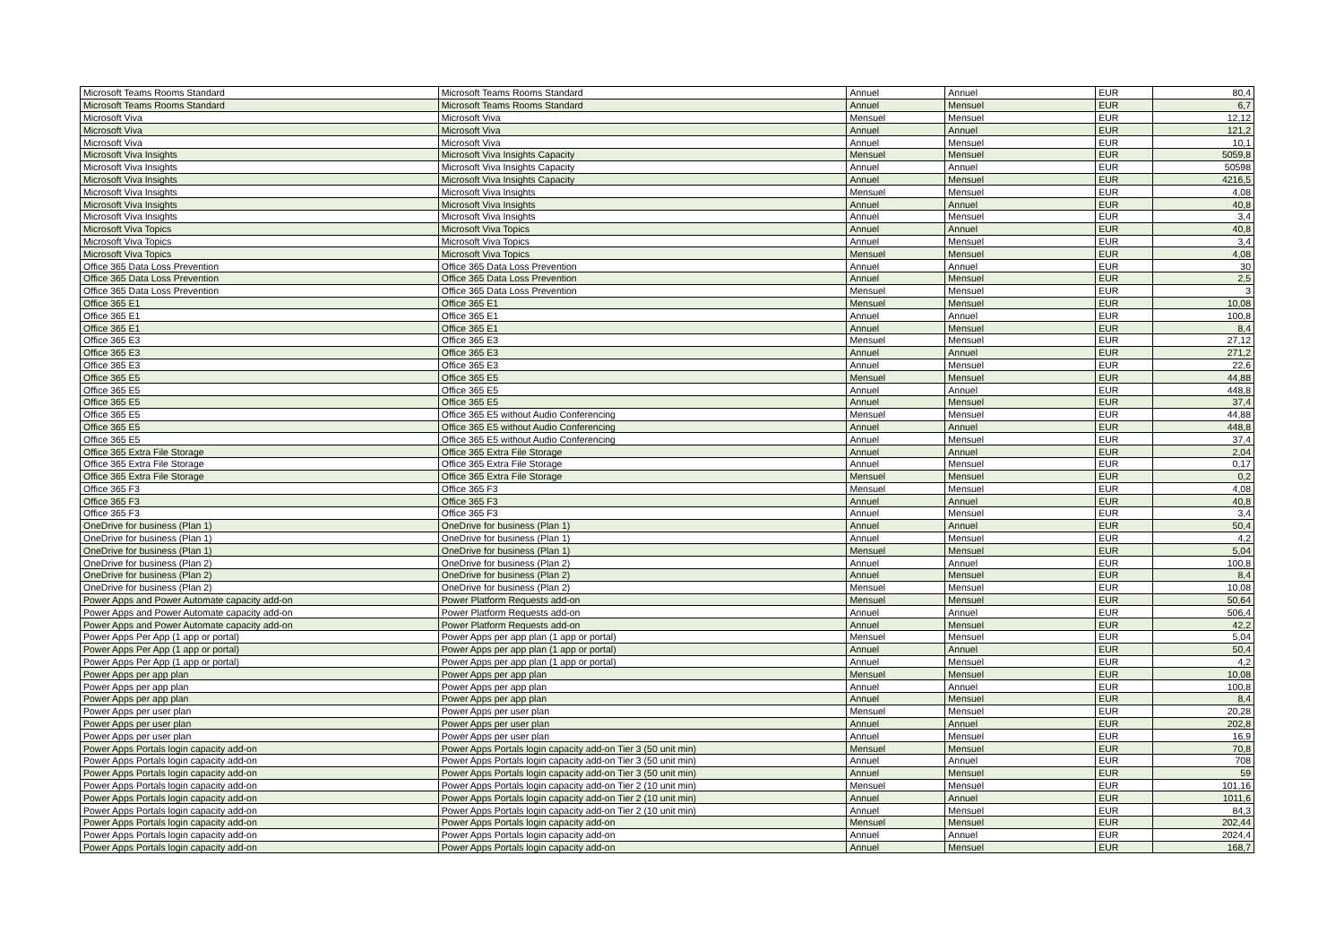| Microsoft Teams Rooms Standard | Microsoft Teams Rooms Standard | Annuel | Annuel | EUR | 80,4 |
| Microsoft Teams Rooms Standard | Microsoft Teams Rooms Standard | Annuel | Mensuel | EUR | 6,7 |
| Microsoft Viva | Microsoft Viva | Mensuel | Mensuel | EUR | 12,12 |
| Microsoft Viva | Microsoft Viva | Annuel | Annuel | EUR | 121,2 |
| Microsoft Viva | Microsoft Viva | Annuel | Mensuel | EUR | 10,1 |
| Microsoft Viva Insights | Microsoft Viva Insights Capacity | Mensuel | Mensuel | EUR | 5059,8 |
| Microsoft Viva Insights | Microsoft Viva Insights Capacity | Annuel | Annuel | EUR | 50598 |
| Microsoft Viva Insights | Microsoft Viva Insights Capacity | Annuel | Mensuel | EUR | 4216,5 |
| Microsoft Viva Insights | Microsoft Viva Insights | Mensuel | Mensuel | EUR | 4,08 |
| Microsoft Viva Insights | Microsoft Viva Insights | Annuel | Annuel | EUR | 40,8 |
| Microsoft Viva Insights | Microsoft Viva Insights | Annuel | Mensuel | EUR | 3,4 |
| Microsoft Viva Topics | Microsoft Viva Topics | Annuel | Annuel | EUR | 40,8 |
| Microsoft Viva Topics | Microsoft Viva Topics | Annuel | Mensuel | EUR | 3,4 |
| Microsoft Viva Topics | Microsoft Viva Topics | Mensuel | Mensuel | EUR | 4,08 |
| Office 365 Data Loss Prevention | Office 365 Data Loss Prevention | Annuel | Annuel | EUR | 30 |
| Office 365 Data Loss Prevention | Office 365 Data Loss Prevention | Annuel | Mensuel | EUR | 2,5 |
| Office 365 Data Loss Prevention | Office 365 Data Loss Prevention | Mensuel | Mensuel | EUR | 3 |
| Office 365 E1 | Office 365 E1 | Mensuel | Mensuel | EUR | 10,08 |
| Office 365 E1 | Office 365 E1 | Annuel | Annuel | EUR | 100,8 |
| Office 365 E1 | Office 365 E1 | Annuel | Mensuel | EUR | 8,4 |
| Office 365 E3 | Office 365 E3 | Mensuel | Mensuel | EUR | 27,12 |
| Office 365 E3 | Office 365 E3 | Annuel | Annuel | EUR | 271,2 |
| Office 365 E3 | Office 365 E3 | Annuel | Mensuel | EUR | 22,6 |
| Office 365 E5 | Office 365 E5 | Mensuel | Mensuel | EUR | 44,88 |
| Office 365 E5 | Office 365 E5 | Annuel | Annuel | EUR | 448,8 |
| Office 365 E5 | Office 365 E5 | Annuel | Mensuel | EUR | 37,4 |
| Office 365 E5 | Office 365 E5 without Audio Conferencing | Mensuel | Mensuel | EUR | 44,88 |
| Office 365 E5 | Office 365 E5 without Audio Conferencing | Annuel | Annuel | EUR | 448,8 |
| Office 365 E5 | Office 365 E5 without Audio Conferencing | Annuel | Mensuel | EUR | 37,4 |
| Office 365 Extra File Storage | Office 365 Extra File Storage | Annuel | Annuel | EUR | 2,04 |
| Office 365 Extra File Storage | Office 365 Extra File Storage | Annuel | Mensuel | EUR | 0,17 |
| Office 365 Extra File Storage | Office 365 Extra File Storage | Mensuel | Mensuel | EUR | 0,2 |
| Office 365 F3 | Office 365 F3 | Mensuel | Mensuel | EUR | 4,08 |
| Office 365 F3 | Office 365 F3 | Annuel | Annuel | EUR | 40,8 |
| Office 365 F3 | Office 365 F3 | Annuel | Mensuel | EUR | 3,4 |
| OneDrive for business (Plan 1) | OneDrive for business (Plan 1) | Annuel | Annuel | EUR | 50,4 |
| OneDrive for business (Plan 1) | OneDrive for business (Plan 1) | Annuel | Mensuel | EUR | 4,2 |
| OneDrive for business (Plan 1) | OneDrive for business (Plan 1) | Mensuel | Mensuel | EUR | 5,04 |
| OneDrive for business (Plan 2) | OneDrive for business (Plan 2) | Annuel | Annuel | EUR | 100,8 |
| OneDrive for business (Plan 2) | OneDrive for business (Plan 2) | Annuel | Mensuel | EUR | 8,4 |
| OneDrive for business (Plan 2) | OneDrive for business (Plan 2) | Mensuel | Mensuel | EUR | 10,08 |
| Power Apps and Power Automate capacity add-on | Power Platform Requests add-on | Mensuel | Mensuel | EUR | 50,64 |
| Power Apps and Power Automate capacity add-on | Power Platform Requests add-on | Annuel | Annuel | EUR | 506,4 |
| Power Apps and Power Automate capacity add-on | Power Platform Requests add-on | Annuel | Mensuel | EUR | 42,2 |
| Power Apps Per App (1 app or portal) | Power Apps per app plan (1 app or portal) | Mensuel | Mensuel | EUR | 5,04 |
| Power Apps Per App (1 app or portal) | Power Apps per app plan (1 app or portal) | Annuel | Annuel | EUR | 50,4 |
| Power Apps Per App (1 app or portal) | Power Apps per app plan (1 app or portal) | Annuel | Mensuel | EUR | 4,2 |
| Power Apps per app plan | Power Apps per app plan | Mensuel | Mensuel | EUR | 10,08 |
| Power Apps per app plan | Power Apps per app plan | Annuel | Annuel | EUR | 100,8 |
| Power Apps per app plan | Power Apps per app plan | Annuel | Mensuel | EUR | 8,4 |
| Power Apps per user plan | Power Apps per user plan | Mensuel | Mensuel | EUR | 20,28 |
| Power Apps per user plan | Power Apps per user plan | Annuel | Annuel | EUR | 202,8 |
| Power Apps per user plan | Power Apps per user plan | Annuel | Mensuel | EUR | 16,9 |
| Power Apps Portals login capacity add-on | Power Apps Portals login capacity add-on Tier 3 (50 unit min) | Mensuel | Mensuel | EUR | 70,8 |
| Power Apps Portals login capacity add-on | Power Apps Portals login capacity add-on Tier 3 (50 unit min) | Annuel | Annuel | EUR | 708 |
| Power Apps Portals login capacity add-on | Power Apps Portals login capacity add-on Tier 3 (50 unit min) | Annuel | Mensuel | EUR | 59 |
| Power Apps Portals login capacity add-on | Power Apps Portals login capacity add-on Tier 2 (10 unit min) | Mensuel | Mensuel | EUR | 101,16 |
| Power Apps Portals login capacity add-on | Power Apps Portals login capacity add-on Tier 2 (10 unit min) | Annuel | Annuel | EUR | 1011,6 |
| Power Apps Portals login capacity add-on | Power Apps Portals login capacity add-on Tier 2 (10 unit min) | Annuel | Mensuel | EUR | 84,3 |
| Power Apps Portals login capacity add-on | Power Apps Portals login capacity add-on | Mensuel | Mensuel | EUR | 202,44 |
| Power Apps Portals login capacity add-on | Power Apps Portals login capacity add-on | Annuel | Annuel | EUR | 2024,4 |
| Power Apps Portals login capacity add-on | Power Apps Portals login capacity add-on | Annuel | Mensuel | EUR | 168,7 |